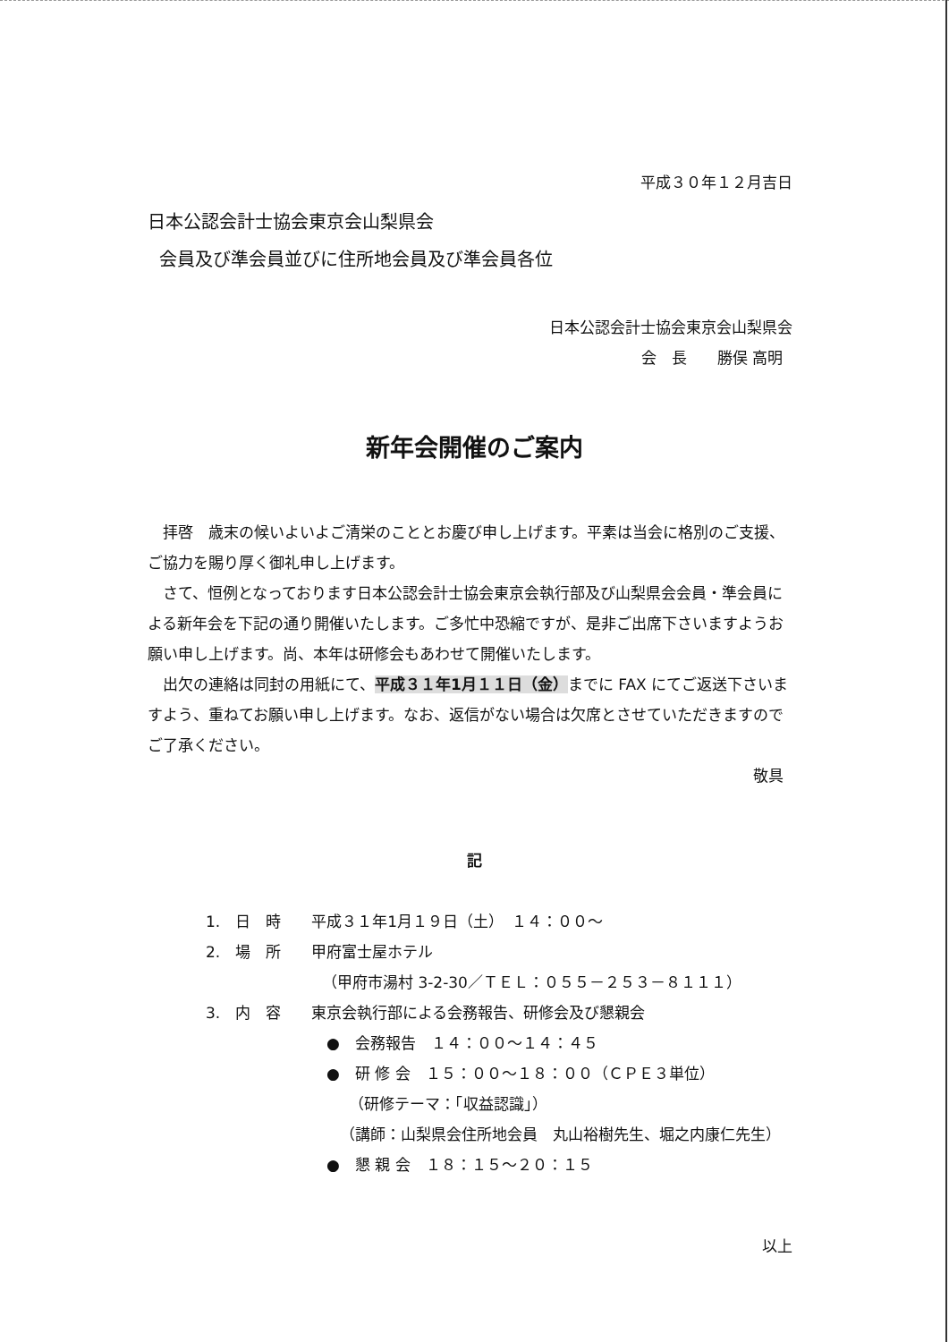平成３０年１２月吉日
日本公認会計士協会東京会山梨県会
会員及び準会員並びに住所地会員及び準会員各位
日本公認会計士協会東京会山梨県会
会　長　　勝俣 高明
新年会開催のご案内
拝啓　歳末の候いよいよご清栄のこととお慶び申し上げます。平素は当会に格別のご支援、ご協力を賜り厚く御礼申し上げます。
さて、恒例となっております日本公認会計士協会東京会執行部及び山梨県会会員・準会員による新年会を下記の通り開催いたします。ご多忙中恐縮ですが、是非ご出席下さいますようお願い申し上げます。尚、本年は研修会もあわせて開催いたします。
出欠の連絡は同封の用紙にて、平成３１年1月１１日（金）までに FAX にてご返送下さいますよう、重ねてお願い申し上げます。なお、返信がない場合は欠席とさせていただきますのでご了承ください。
敬具
記
1.　日　時　　平成３１年1月１９日（土）　１４：００～
2.　場　所　　甲府富士屋ホテル
（甲府市湯村 3-2-30／ＴＥＬ：０５５－２５３－８１１１）
3.　内　容　　東京会執行部による会務報告、研修会及び懇親会
●　会務報告　１４：００～１４：４５
●　研 修 会　１５：００～１８：００（ＣＰＥ３単位）
（研修テーマ：「収益認識」）
（講師：山梨県会住所地会員　丸山裕樹先生、堀之内康仁先生）
●　懇 親 会　１８：１５～２０：１５
以上